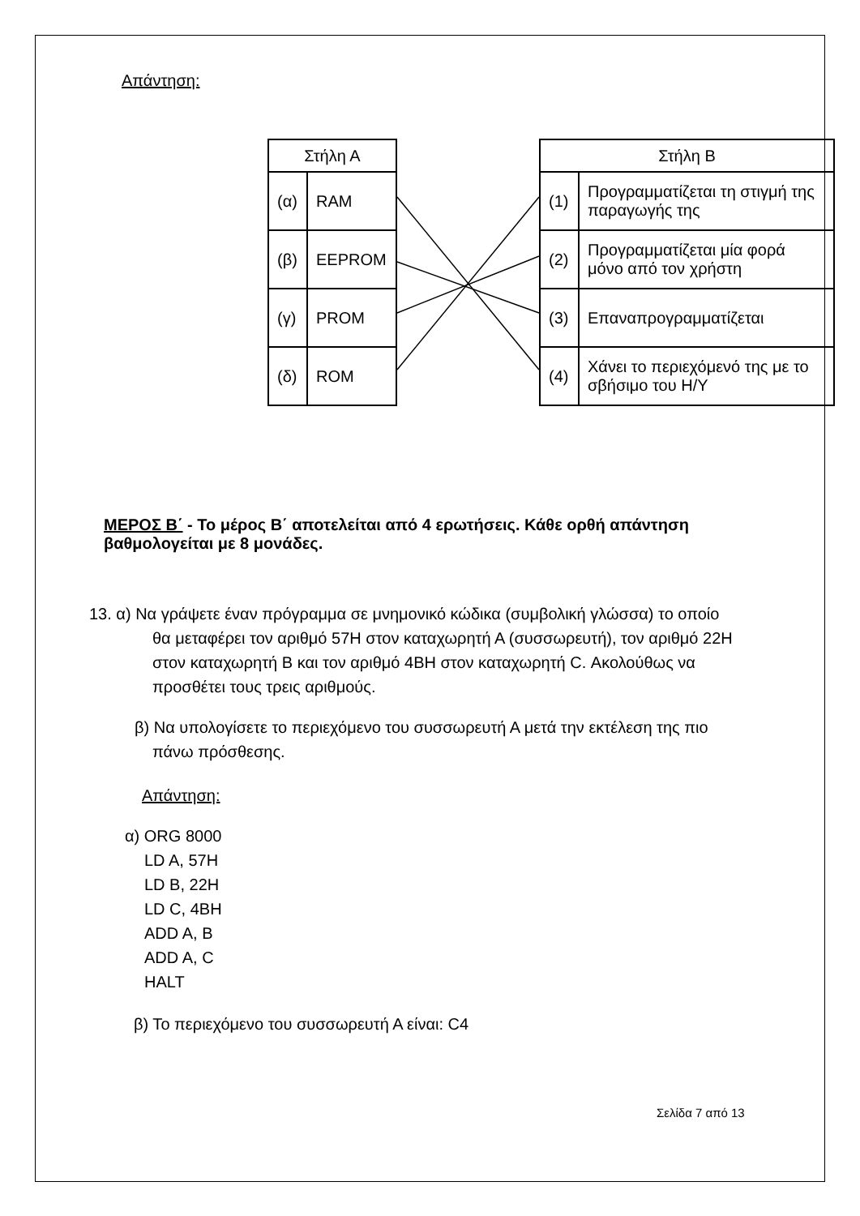Απάντηση:
| Στήλη Α | |
| --- | --- |
| (α) | RAM |
| (β) | EEPROM |
| (γ) | PROM |
| (δ) | ROM |
| Στήλη Β | |
| --- | --- |
| (1) | Προγραμματίζεται τη στιγμή της παραγωγής της |
| (2) | Προγραμματίζεται μία φορά μόνο από τον χρήστη |
| (3) | Επαναπρογραμματίζεται |
| (4) | Χάνει το περιεχόμενό της με το σβήσιμο του Η/Υ |
ΜΕΡΟΣ Β΄ - Το μέρος Β΄ αποτελείται από 4 ερωτήσεις. Κάθε ορθή απάντηση βαθμολογείται με 8 μονάδες.
13. α) Να γράψετε έναν πρόγραμμα σε μνημονικό κώδικα (συμβολική γλώσσα) το οποίο θα μεταφέρει τον αριθμό 57Η στον καταχωρητή Α (συσσωρευτή), τον αριθμό 22Η στον καταχωρητή Β και τον αριθμό 4ΒΗ στον καταχωρητή C. Ακολούθως να προσθέτει τους τρεις αριθμούς.
β) Να υπολογίσετε το περιεχόμενο του συσσωρευτή Α μετά την εκτέλεση της πιο πάνω πρόσθεσης.
Απάντηση:
α) ORG 8000
LD A, 57H
LD B, 22H
LD C, 4BH
ADD A, B
ADD A, C
HALT
β) Το περιεχόμενο του συσσωρευτή Α είναι: C4
Σελίδα 7 από 13